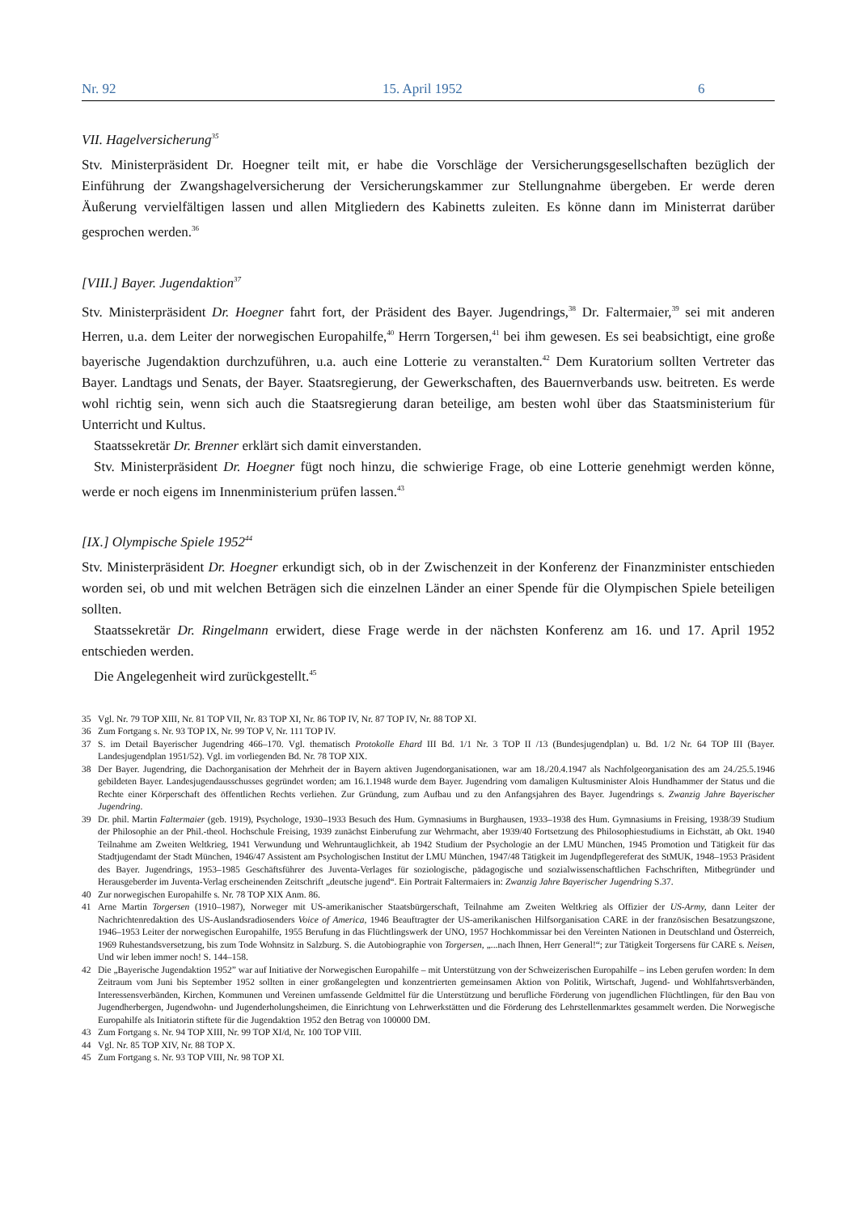Nr. 92 15. April 1952 6
VII. Hagelversicherung<sup>35</sup>
Stv. Ministerpräsident Dr. Hoegner teilt mit, er habe die Vorschläge der Versicherungsgesellschaften bezüglich der Einführung der Zwangshagelversicherung der Versicherungskammer zur Stellungnahme übergeben. Er werde deren Äußerung vervielfältigen lassen und allen Mitgliedern des Kabinetts zuleiten. Es könne dann im Ministerrat darüber gesprochen werden.<sup>36</sup>
[VIII.] Bayer. Jugendaktion<sup>37</sup>
Stv. Ministerpräsident Dr. Hoegner fahrt fort, der Präsident des Bayer. Jugendrings,<sup>38</sup> Dr. Faltermaier,<sup>39</sup> sei mit anderen Herren, u.a. dem Leiter der norwegischen Europahilfe,<sup>40</sup> Herrn Torgersen,<sup>41</sup> bei ihm gewesen. Es sei beabsichtigt, eine große bayerische Jugendaktion durchzuführen, u.a. auch eine Lotterie zu veranstalten.<sup>42</sup> Dem Kuratorium sollten Vertreter das Bayer. Landtags und Senats, der Bayer. Staatsregierung, der Gewerkschaften, des Bauernverbands usw. beitreten. Es werde wohl richtig sein, wenn sich auch die Staatsregierung daran beteilige, am besten wohl über das Staatsministerium für Unterricht und Kultus.
Staatssekretär Dr. Brenner erklärt sich damit einverstanden.
Stv. Ministerpräsident Dr. Hoegner fügt noch hinzu, die schwierige Frage, ob eine Lotterie genehmigt werden könne, werde er noch eigens im Innenministerium prüfen lassen.<sup>43</sup>
[IX.] Olympische Spiele 1952<sup>44</sup>
Stv. Ministerpräsident Dr. Hoegner erkundigt sich, ob in der Zwischenzeit in der Konferenz der Finanzminister entschieden worden sei, ob und mit welchen Beträgen sich die einzelnen Länder an einer Spende für die Olympischen Spiele beteiligen sollten.
Staatssekretär Dr. Ringelmann erwidert, diese Frage werde in der nächsten Konferenz am 16. und 17. April 1952 entschieden werden.
Die Angelegenheit wird zurückgestellt.<sup>45</sup>
35 Vgl. Nr. 79 TOP XIII, Nr. 81 TOP VII, Nr. 83 TOP XI, Nr. 86 TOP IV, Nr. 87 TOP IV, Nr. 88 TOP XI.
36 Zum Fortgang s. Nr. 93 TOP IX, Nr. 99 TOP V, Nr. 111 TOP IV.
37 S. im Detail Bayerischer Jugendring 466–170. Vgl. thematisch Protokolle Ehard III Bd. 1/1 Nr. 3 TOP II /13 (Bundesjugendplan) u. Bd. 1/2 Nr. 64 TOP III (Bayer. Landesjugendplan 1951/52). Vgl. im vorliegenden Bd. Nr. 78 TOP XIX.
38 Der Bayer. Jugendring, die Dachorganisation der Mehrheit der in Bayern aktiven Jugendorganisationen, war am 18./20.4.1947 als Nachfolgeorganisation des am 24./25.5.1946 gebildeten Bayer. Landesjugendausschusses gegründet worden; am 16.1.1948 wurde dem Bayer. Jugendring vom damaligen Kultusminister Alois Hundhammer der Status und die Rechte einer Körperschaft des öffentlichen Rechts verliehen. Zur Gründung, zum Aufbau und zu den Anfangsjahren des Bayer. Jugendrings s. Zwanzig Jahre Bayerischer Jugendring.
39 Dr. phil. Martin Faltermaier (geb. 1919), Psychologe, 1930–1933 Besuch des Hum. Gymnasiums in Burghausen, 1933–1938 des Hum. Gymnasiums in Freising, 1938/39 Studium der Philosophie an der Phil.-theol. Hochschule Freising, 1939 zunächst Einberufung zur Wehrmacht, aber 1939/40 Fortsetzung des Philosophiestudiums in Eichstätt, ab Okt. 1940 Teilnahme am Zweiten Weltkrieg, 1941 Verwundung und Wehruntauglichkeit, ab 1942 Studium der Psychologie an der LMU München, 1945 Promotion und Tätigkeit für das Stadtjugendamt der Stadt München, 1946/47 Assistent am Psychologischen Institut der LMU München, 1947/48 Tätigkeit im Jugendpflegereferat des StMUK, 1948–1953 Präsident des Bayer. Jugendrings, 1953–1985 Geschäftsführer des Juventa-Verlages für soziologische, pädagogische und sozialwissenschaftlichen Fachschriften, Mitbegründer und Herausgeberder im Juventa-Verlag erscheinenden Zeitschrift „deutsche jugend“. Ein Portrait Faltermaiers in: Zwanzig Jahre Bayerischer Jugendring S.37.
40 Zur norwegischen Europahilfe s. Nr. 78 TOP XIX Anm. 86.
41 Arne Martin Torgersen (1910–1987), Norweger mit US-amerikanischer Staatsbürgerschaft, Teilnahme am Zweiten Weltkrieg als Offizier der US-Army, dann Leiter der Nachrichtenredaktion des US-Auslandsradiosenders Voice of America, 1946 Beauftragter der US-amerikanischen Hilfsorganisation CARE in der französischen Besatzungszone, 1946–1953 Leiter der norwegischen Europahilfe, 1955 Berufung in das Flüchtlingswerk der UNO, 1957 Hochkommissar bei den Vereinten Nationen in Deutschland und Österreich, 1969 Ruhestandsversetzung, bis zum Tode Wohnsitz in Salzburg. S. die Autobiographie von Torgersen, „...nach Ihnen, Herr General!“; zur Tätigkeit Torgersens für CARE s. Neisen, Und wir leben immer noch! S. 144–158.
42 Die „Bayerische Jugendaktion 1952” war auf Initiative der Norwegischen Europahilfe – mit Unterstützung von der Schweizerischen Europahilfe – ins Leben gerufen worden: In dem Zeitraum vom Juni bis September 1952 sollten in einer großangelegten und konzentrierten gemeinsamen Aktion von Politik, Wirtschaft, Jugend- und Wohlfahrtsverbänden, Interessensverbänden, Kirchen, Kommunen und Vereinen umfassende Geldmittel für die Unterstützung und berufliche Förderung von jugendlichen Flüchtlingen, für den Bau von Jugendherbergen, Jugendwohn- und Jugenderholungsheimen, die Einrichtung von Lehrwerkstätten und die Förderung des Lehrstellenmarktes gesammelt werden. Die Norwegische Europahilfe als Initiatorin stiftete für die Jugendaktion 1952 den Betrag von 100000 DM.
43 Zum Fortgang s. Nr. 94 TOP XIII, Nr. 99 TOP XI/d, Nr. 100 TOP VIII.
44 Vgl. Nr. 85 TOP XIV, Nr. 88 TOP X.
45 Zum Fortgang s. Nr. 93 TOP VIII, Nr. 98 TOP XI.